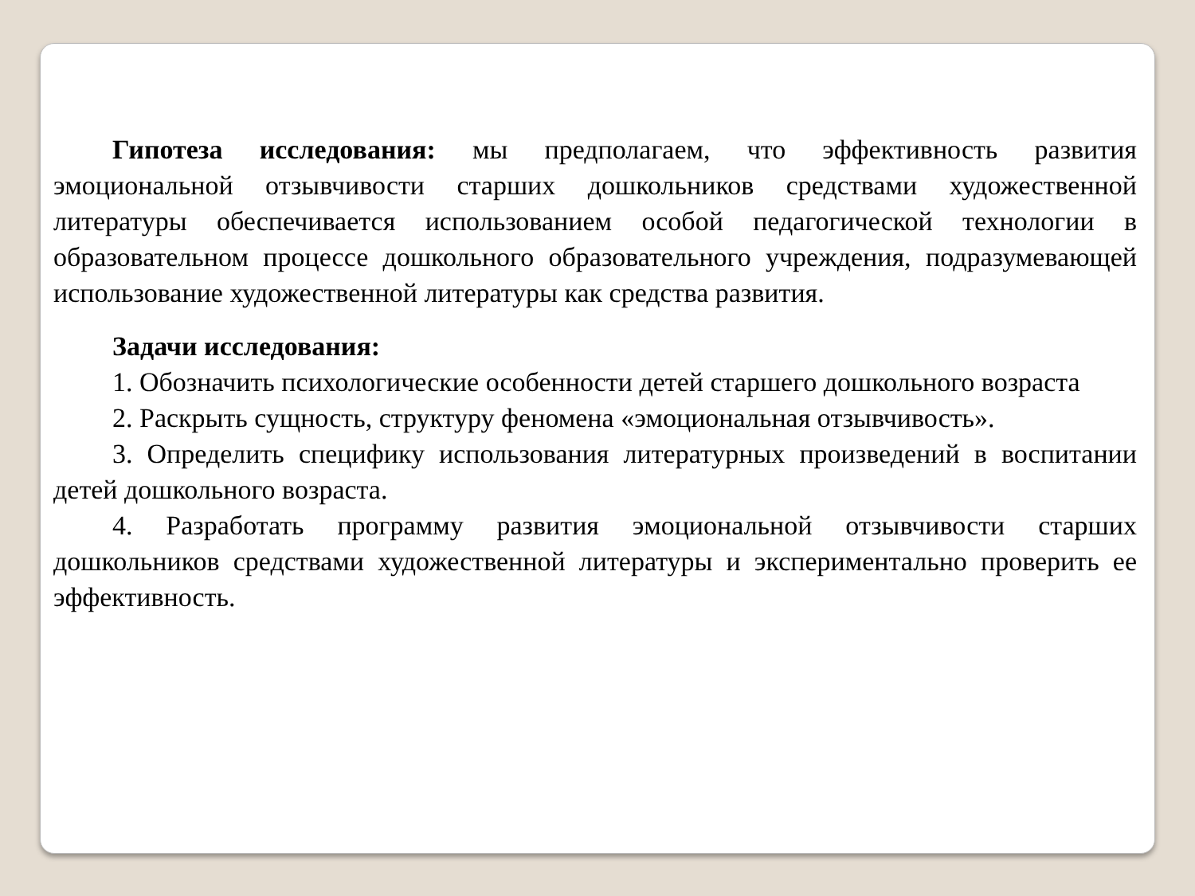Гипотеза исследования: мы предполагаем, что эффективность развития эмоциональной отзывчивости старших дошкольников средствами художественной литературы обеспечивается использованием особой педагогической технологии в образовательном процессе дошкольного образовательного учреждения, подразумевающей использование художественной литературы как средства развития.
Задачи исследования:
1. Обозначить психологические особенности детей старшего дошкольного возраста
2. Раскрыть сущность, структуру феномена «эмоциональная отзывчивость».
3. Определить специфику использования литературных произведений в воспитании детей дошкольного возраста.
4. Разработать программу развития эмоциональной отзывчивости старших дошкольников средствами художественной литературы и экспериментально проверить ее эффективность.